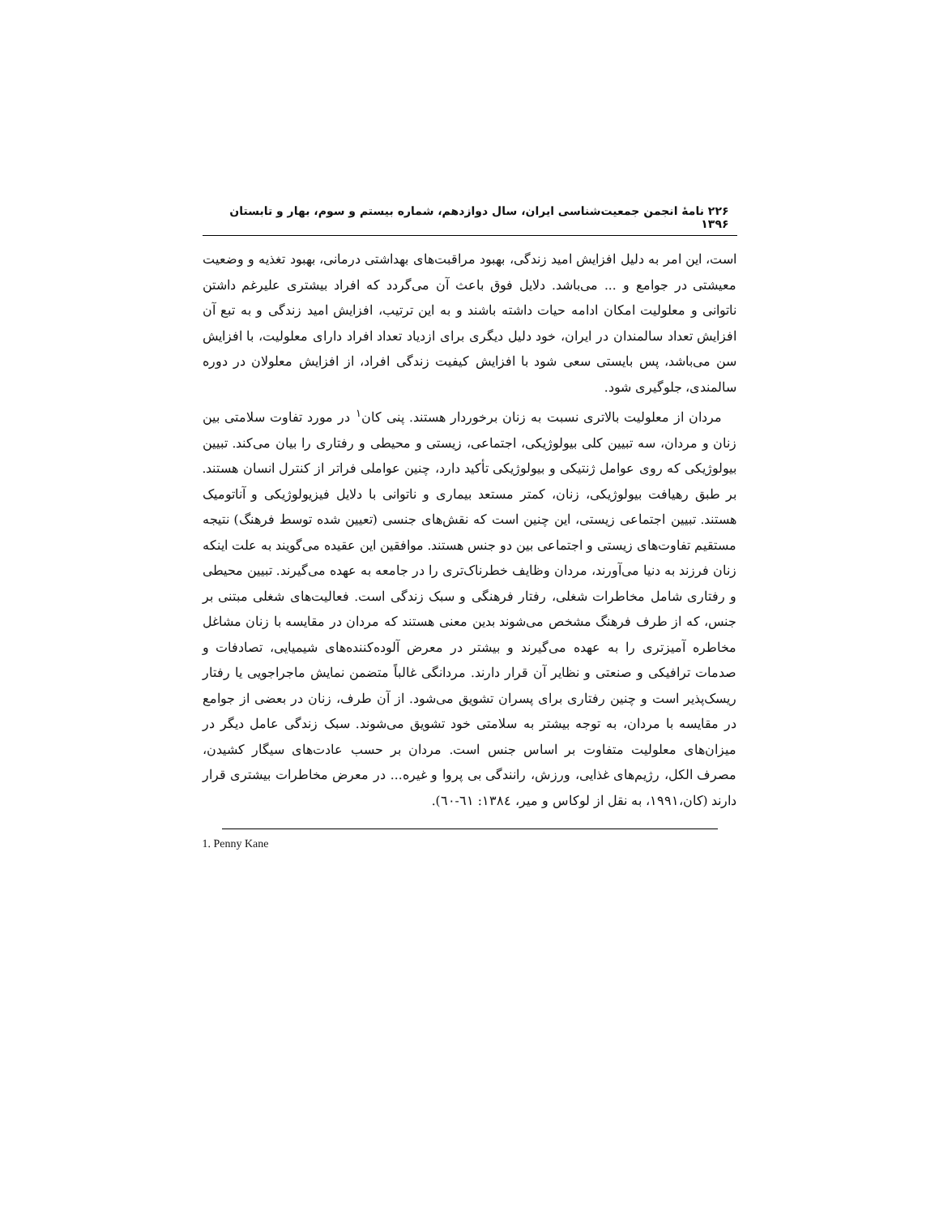۲۲۶ نامهٔ انجمن جمعیت‌شناسی ایران، سال دوازدهم، شماره بیستم و سوم، بهار و تابستان ۱۳۹۶
است، این امر به دلیل افزایش امید زندگی، بهبود مراقبت‌های بهداشتی درمانی، بهبود تغذیه و وضعیت معیشتی در جوامع و ... می‌باشد. دلایل فوق باعث آن می‌گردد که افراد بیشتری علیرغم داشتن ناتوانی و معلولیت امکان ادامه حیات داشته باشند و به این ترتیب، افزایش امید زندگی و به تبع آن افزایش تعداد سالمندان در ایران، خود دلیل دیگری برای ازدیاد تعداد افراد دارای معلولیت، با افزایش سن می‌باشد، پس بایستی سعی شود با افزایش کیفیت زندگی افراد، از افزایش معلولان در دوره سالمندی، جلوگیری شود.
مردان از معلولیت بالاتری نسبت به زنان برخوردار هستند. پنی کان<sup>۱</sup> در مورد تفاوت سلامتی بین زنان و مردان، سه تبیین کلی بیولوژیکی، اجتماعی، زیستی و محیطی و رفتاری را بیان می‌کند. تبیین بیولوژیکی که روی عوامل ژنتیکی و بیولوژیکی تأکید دارد، چنین عواملی فراتر از کنترل انسان هستند. بر طبق رهیافت بیولوژیکی، زنان، کمتر مستعد بیماری و ناتوانی با دلایل فیزیولوژیکی و آناتومیک هستند. تبیین اجتماعی زیستی، این چنین است که نقش‌های جنسی (تعیین شده توسط فرهنگ) نتیجه مستقیم تفاوت‌های زیستی و اجتماعی بین دو جنس هستند. موافقین این عقیده می‌گویند به علت اینکه زنان فرزند به دنیا می‌آورند، مردان وظایف خطرناک‌تری را در جامعه به عهده می‌گیرند. تبیین محیطی و رفتاری شامل مخاطرات شغلی، رفتار فرهنگی و سبک زندگی است. فعالیت‌های شغلی مبتنی بر جنس، که از طرف فرهنگ مشخص می‌شوند بدین معنی هستند که مردان در مقایسه با زنان مشاغل مخاطره آمیزتری را به عهده می‌گیرند و بیشتر در معرض آلوده‌کننده‌های شیمیایی، تصادفات و صدمات ترافیکی و صنعتی و نظایر آن قرار دارند. مردانگی غالباً متضمن نمایش ماجراجویی یا رفتار ریسک‌پذیر است و چنین رفتاری برای پسران تشویق می‌شود. از آن طرف، زنان در بعضی از جوامع در مقایسه با مردان، به توجه بیشتر به سلامتی خود تشویق می‌شوند. سبک زندگی عامل دیگر در میزان‌های معلولیت متفاوت بر اساس جنس است. مردان بر حسب عادت‌های سیگار کشیدن، مصرف الکل، رژیم‌های غذایی، ورزش، رانندگی بی پروا و غیره... در معرض مخاطرات بیشتری قرار دارند (کان،۱۹۹۱، به نقل از لوکاس و میر، ۱۳۸٤: ٦۱-٦۰).
1. Penny Kane